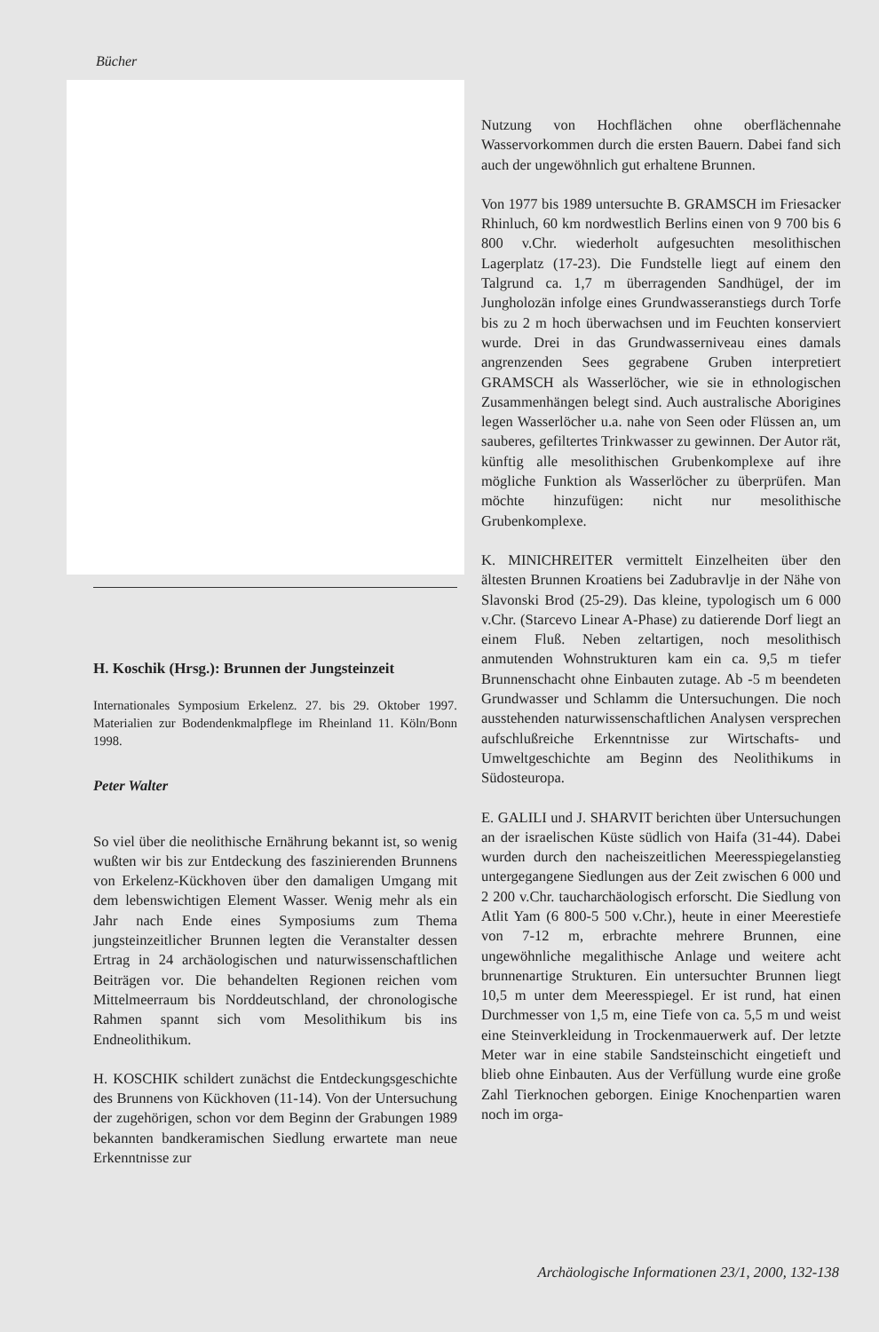Bücher
H. Koschik (Hrsg.): Brunnen der Jungsteinzeit
Internationales Symposium Erkelenz. 27. bis 29. Oktober 1997. Materialien zur Bodendenkmalpflege im Rheinland 11. Köln/Bonn 1998.
Peter Walter
So viel über die neolithische Ernährung bekannt ist, so wenig wußten wir bis zur Entdeckung des faszinierenden Brunnens von Erkelenz-Kückhoven über den damaligen Umgang mit dem lebenswichtigen Element Wasser. Wenig mehr als ein Jahr nach Ende eines Symposiums zum Thema jungsteinzeitlicher Brunnen legten die Veranstalter dessen Ertrag in 24 archäologischen und naturwissenschaftlichen Beiträgen vor. Die behandelten Regionen reichen vom Mittelmeerraum bis Norddeutschland, der chronologische Rahmen spannt sich vom Mesolithikum bis ins Endneolithikum.
H. KOSCHIK schildert zunächst die Entdeckungsgeschichte des Brunnens von Kückhoven (11-14). Von der Untersuchung der zugehörigen, schon vor dem Beginn der Grabungen 1989 bekannten bandkeramischen Siedlung erwartete man neue Erkenntnisse zur
Nutzung von Hochflächen ohne oberflächennahe Wasservorkommen durch die ersten Bauern. Dabei fand sich auch der ungewöhnlich gut erhaltene Brunnen.
Von 1977 bis 1989 untersuchte B. GRAMSCH im Friesacker Rhinluch, 60 km nordwestlich Berlins einen von 9 700 bis 6 800 v.Chr. wiederholt aufgesuchten mesolithischen Lagerplatz (17-23). Die Fundstelle liegt auf einem den Talgrund ca. 1,7 m überragenden Sandhügel, der im Jungholozän infolge eines Grundwasseranstiegs durch Torfe bis zu 2 m hoch überwachsen und im Feuchten konserviert wurde. Drei in das Grundwasserniveau eines damals angrenzenden Sees gegrabene Gruben interpretiert GRAMSCH als Wasserlöcher, wie sie in ethnologischen Zusammenhängen belegt sind. Auch australische Aborigines legen Wasserlöcher u.a. nahe von Seen oder Flüssen an, um sauberes, gefiltertes Trinkwasser zu gewinnen. Der Autor rät, künftig alle mesolithischen Grubenkomplexe auf ihre mögliche Funktion als Wasserlöcher zu überprüfen. Man möchte hinzufügen: nicht nur mesolithische Grubenkomplexe.
K. MINICHREITER vermittelt Einzelheiten über den ältesten Brunnen Kroatiens bei Zadubravlje in der Nähe von Slavonski Brod (25-29). Das kleine, typologisch um 6 000 v.Chr. (Starcevo Linear A-Phase) zu datierende Dorf liegt an einem Fluß. Neben zeltartigen, noch mesolithisch anmutenden Wohnstrukturen kam ein ca. 9,5 m tiefer Brunnenschacht ohne Einbauten zutage. Ab -5 m beendeten Grundwasser und Schlamm die Untersuchungen. Die noch ausstehenden naturwissenschaftlichen Analysen versprechen aufschlußreiche Erkenntnisse zur Wirtschafts- und Umweltgeschichte am Beginn des Neolithikums in Südosteuropa.
E. GALILI und J. SHARVIT berichten über Untersuchungen an der israelischen Küste südlich von Haifa (31-44). Dabei wurden durch den nacheiszeitlichen Meeresspiegelanstieg untergegangene Siedlungen aus der Zeit zwischen 6 000 und 2 200 v.Chr. taucharchäologisch erforscht. Die Siedlung von Atlit Yam (6 800-5 500 v.Chr.), heute in einer Meerestiefe von 7-12 m, erbrachte mehrere Brunnen, eine ungewöhnliche megalithische Anlage und weitere acht brunnenartige Strukturen. Ein untersuchter Brunnen liegt 10,5 m unter dem Meeresspiegel. Er ist rund, hat einen Durchmesser von 1,5 m, eine Tiefe von ca. 5,5 m und weist eine Steinverkleidung in Trockenmauerwerk auf. Der letzte Meter war in eine stabile Sandsteinschicht eingetieft und blieb ohne Einbauten. Aus der Verfüllung wurde eine große Zahl Tierknochen geborgen. Einige Knochenpartien waren noch im orga-
Archäologische Informationen 23/1, 2000, 132-138